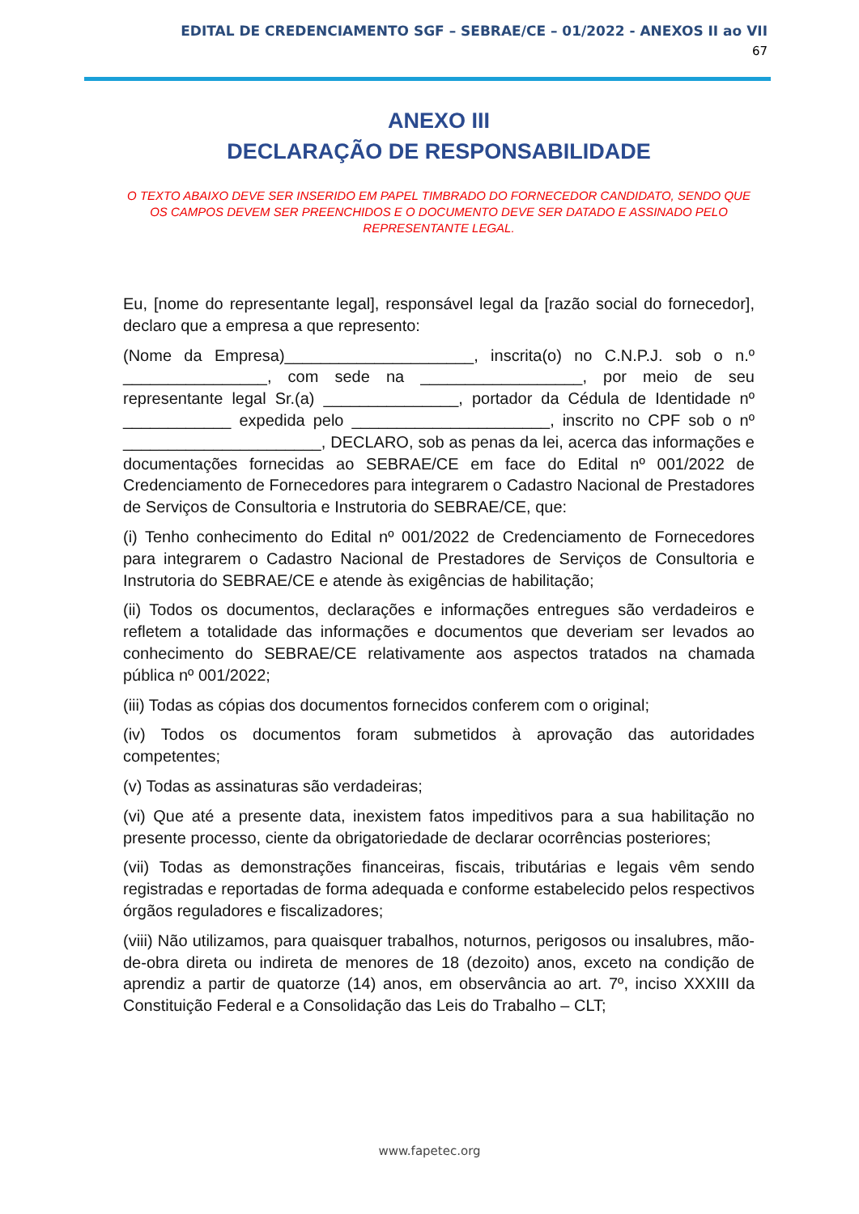EDITAL DE CREDENCIAMENTO SGF – SEBRAE/CE – 01/2022 - ANEXOS II ao VII
67
ANEXO III
DECLARAÇÃO DE RESPONSABILIDADE
O TEXTO ABAIXO DEVE SER INSERIDO EM PAPEL TIMBRADO DO FORNECEDOR CANDIDATO, SENDO QUE OS CAMPOS DEVEM SER PREENCHIDOS E O DOCUMENTO DEVE SER DATADO E ASSINADO PELO REPRESENTANTE LEGAL.
Eu, [nome do representante legal], responsável legal da [razão social do fornecedor], declaro que a empresa a que represento:
(Nome da Empresa)_____________________, inscrita(o) no C.N.P.J. sob o n.º ________________, com sede na __________________, por meio de seu representante legal Sr.(a) _______________, portador da Cédula de Identidade nº ____________ expedida pelo ______________________, inscrito no CPF sob o nº ______________________, DECLARO, sob as penas da lei, acerca das informações e documentações fornecidas ao SEBRAE/CE em face do Edital nº 001/2022 de Credenciamento de Fornecedores para integrarem o Cadastro Nacional de Prestadores de Serviços de Consultoria e Instrutoria do SEBRAE/CE, que:
(i) Tenho conhecimento do Edital nº 001/2022 de Credenciamento de Fornecedores para integrarem o Cadastro Nacional de Prestadores de Serviços de Consultoria e Instrutoria do SEBRAE/CE e atende às exigências de habilitação;
(ii) Todos os documentos, declarações e informações entregues são verdadeiros e refletem a totalidade das informações e documentos que deveriam ser levados ao conhecimento do SEBRAE/CE relativamente aos aspectos tratados na chamada pública nº 001/2022;
(iii) Todas as cópias dos documentos fornecidos conferem com o original;
(iv) Todos os documentos foram submetidos à aprovação das autoridades competentes;
(v) Todas as assinaturas são verdadeiras;
(vi) Que até a presente data, inexistem fatos impeditivos para a sua habilitação no presente processo, ciente da obrigatoriedade de declarar ocorrências posteriores;
(vii) Todas as demonstrações financeiras, fiscais, tributárias e legais vêm sendo registradas e reportadas de forma adequada e conforme estabelecido pelos respectivos órgãos reguladores e fiscalizadores;
(viii) Não utilizamos, para quaisquer trabalhos, noturnos, perigosos ou insalubres, mão-de-obra direta ou indireta de menores de 18 (dezoito) anos, exceto na condição de aprendiz a partir de quatorze (14) anos, em observância ao art. 7º, inciso XXXIII da Constituição Federal e a Consolidação das Leis do Trabalho – CLT;
www.fapetec.org